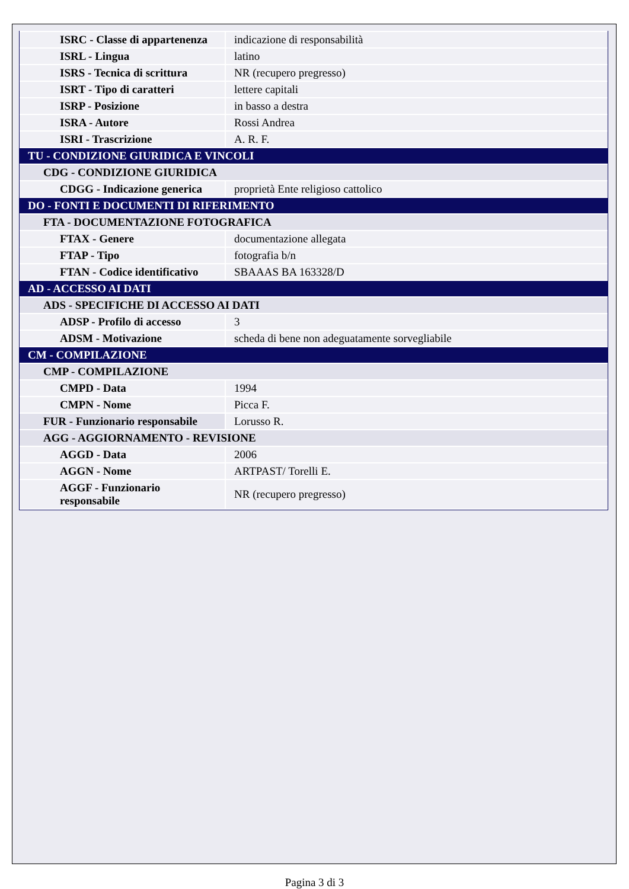| ISRC - Classe di appartenenza | indicazione di responsabilità |
| ISRL - Lingua | latino |
| ISRS - Tecnica di scrittura | NR (recupero pregresso) |
| ISRT - Tipo di caratteri | lettere capitali |
| ISRP - Posizione | in basso a destra |
| ISRA - Autore | Rossi Andrea |
| ISRI - Trascrizione | A. R. F. |
| TU - CONDIZIONE GIURIDICA E VINCOLI | |
| CDG - CONDIZIONE GIURIDICA | |
| CDGG - Indicazione generica | proprietà Ente religioso cattolico |
| DO - FONTI E DOCUMENTI DI RIFERIMENTO | |
| FTA - DOCUMENTAZIONE FOTOGRAFICA | |
| FTAX - Genere | documentazione allegata |
| FTAP - Tipo | fotografia b/n |
| FTAN - Codice identificativo | SBAAAS BA 163328/D |
| AD - ACCESSO AI DATI | |
| ADS - SPECIFICHE DI ACCESSO AI DATI | |
| ADSP - Profilo di accesso | 3 |
| ADSM - Motivazione | scheda di bene non adeguatamente sorvegliabile |
| CM - COMPILAZIONE | |
| CMP - COMPILAZIONE | |
| CMPD - Data | 1994 |
| CMPN - Nome | Picca F. |
| FUR - Funzionario responsabile | Lorusso R. |
| AGG - AGGIORNAMENTO - REVISIONE | |
| AGGD - Data | 2006 |
| AGGN - Nome | ARTPAST/ Torelli E. |
| AGGF - Funzionario responsabile | NR (recupero pregresso) |
Pagina 3 di 3